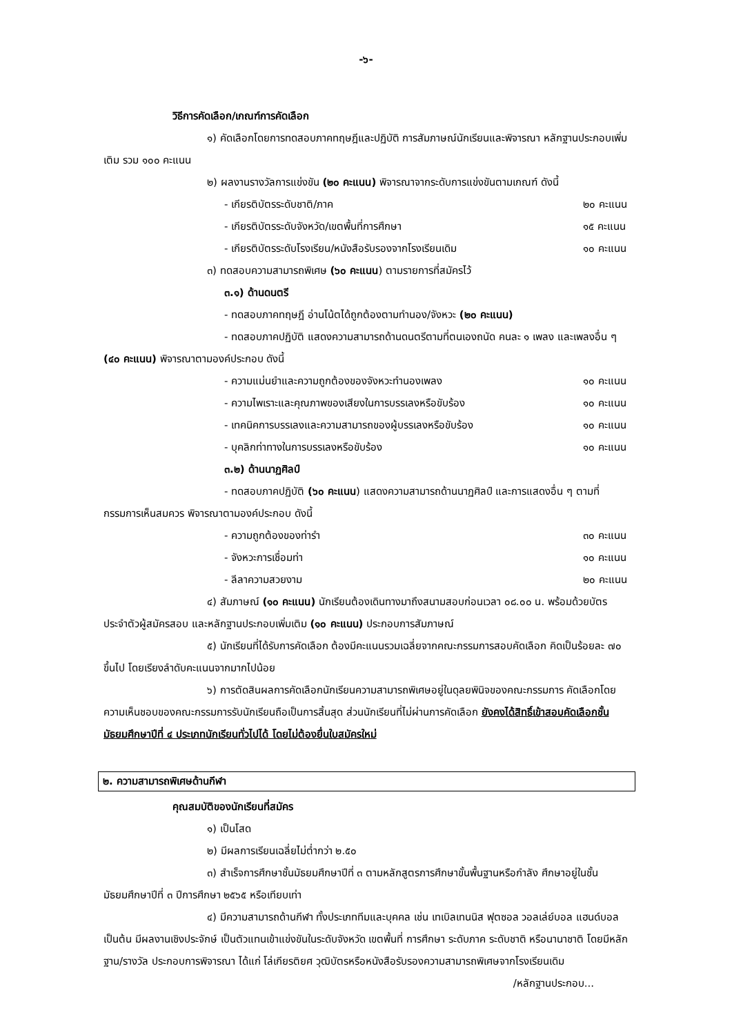-๖-
วิธีการคัดเลือก/เกณฑ์การคัดเลือก
๑) คัดเลือกโดยการทดสอบภาคทฤษฎีและปฏิบัติ การสัมภาษณ์นักเรียนและพิจารณา หลักฐานประกอบเพิ่มเติม รวม ๑๐๐ คะแนน
๒) ผลงานรางวัลการแข่งขัน (๒๐ คะแนน) พิจารณาจากระดับการแข่งขันตามเกณฑ์ ดังนี้
- เกียรติบัตรระดับชาติ/ภาค ๒๐ คะแนน
- เกียรติบัตรระดับจังหวัด/เขตพื้นที่การศึกษา ๑๕ คะแนน
- เกียรติบัตรระดับโรงเรียน/หนังสือรับรองจากโรงเรียนเดิม ๑๐ คะแนน
๓) ทดสอบความสามารถพิเศษ (๖๐ คะแนน) ตามรายการที่สมัครไว้
๓.๑) ด้านดนตรี
- ทดสอบภาคทฤษฎี อ่านโน้ตได้ถูกต้องตามทำนอง/จังหวะ (๒๐ คะแนน)
- ทดสอบภาคปฏิบัติ แสดงความสามารถด้านดนตรีตามที่ตนเองถนัด คนละ ๑ เพลง และเพลงอื่น ๆ (๔๐ คะแนน) พิจารณาตามองค์ประกอบ ดังนี้
- ความแม่นยำและความถูกต้องของจังหวะทำนองเพลง ๑๐ คะแนน
- ความไพเราะและคุณภาพของเสียงในการบรรเลงหรือขับร้อง ๑๐ คะแนน
- เทคนิคการบรรเลงและความสามารถของผู้บรรเลงหรือขับร้อง ๑๐ คะแนน
- บุคลิกท่าทางในการบรรเลงหรือขับร้อง ๑๐ คะแนน
๓.๒) ด้านนาฏศิลป์
- ทดสอบภาคปฏิบัติ (๖๐ คะแนน) แสดงความสามารถด้านนาฏศิลป์ และการแสดงอื่น ๆ ตามที่กรรมการเห็นสมควร พิจารณาตามองค์ประกอบ ดังนี้
- ความถูกต้องของท่ารำ ๓๐ คะแนน
- จังหวะการเชื่อมท่า ๑๐ คะแนน
- ลีลาความสวยงาม ๒๐ คะแนน
๔) สัมภาษณ์ (๑๐ คะแนน) นักเรียนต้องเดินทางมาถึงสนามสอบก่อนเวลา ๐๘.๐๐ น. พร้อมด้วยบัตรประจำตัวผู้สมัครสอบ และหลักฐานประกอบเพิ่มเติม (๑๐ คะแนน) ประกอบการสัมภาษณ์
๕) นักเรียนที่ได้รับการคัดเลือก ต้องมีคะแนนรวมเฉลี่ยจากคณะกรรมการสอบคัดเลือก คิดเป็นร้อยละ ๗๐ ขึ้นไป โดยเรียงลำดับคะแนนจากมากไปน้อย
๖) การตัดสินผลการคัดเลือกนักเรียนความสามารถพิเศษอยู่ในดุลยพินิจของคณะกรรมการ คัดเลือกโดยความเห็นชอบของคณะกรรมการรับนักเรียนถือเป็นการสิ้นสุด ส่วนนักเรียนที่ไม่ผ่านการคัดเลือก ยังคงได้สิทธิ์เข้าสอบคัดเลือกชั้นมัธยมศึกษาปีที่ ๔ ประเภทนักเรียนทั่วไปได้ โดยไม่ต้องยื่นใบสมัครใหม่
๒. ความสามารถพิเศษด้านกีฬา
คุณสมบัติของนักเรียนที่สมัคร
๑) เป็นโสด
๒) มีผลการเรียนเฉลี่ยไม่ต่ำกว่า ๒.๕๐
๓) สำเร็จการศึกษาชั้นมัธยมศึกษาปีที่ ๓ ตามหลักสูตรการศึกษาขั้นพื้นฐานหรือกำลัง ศึกษาอยู่ในชั้นมัธยมศึกษาปีที่ ๓ ปีการศึกษา ๒๕๖๕ หรือเทียบเท่า
๔) มีความสามารถด้านกีฬา ทั้งประเภททีมและบุคคล เช่น เทเบิลเทนนิส ฟุตซอล วอลเล่ย์บอล แฮนด์บอล เป็นต้น มีผลงานเชิงประจักษ์ เป็นตัวแทนเข้าแข่งขันในระดับจังหวัด เขตพื้นที่ การศึกษา ระดับภาค ระดับชาติ หรือนานาชาติ โดยมีหลักฐาน/รางวัล ประกอบการพิจารณา ได้แก่ โล่เกียรติยศ วุฒิบัตรหรือหนังสือรับรองความสามารถพิเศษจากโรงเรียนเดิม
/หลักฐานประกอบ...